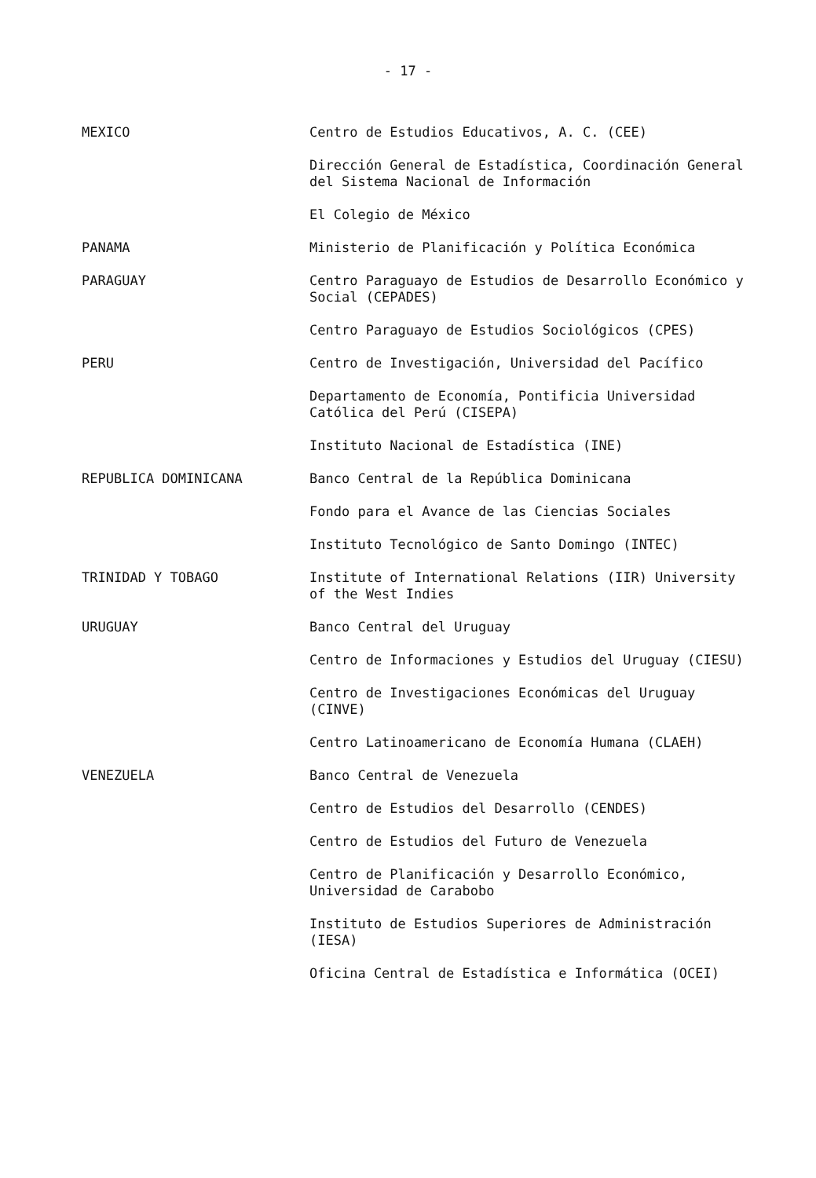- 17 -
MEXICO
Centro de Estudios Educativos, A. C. (CEE)
Dirección General de Estadística, Coordinación General del Sistema Nacional de Información
El Colegio de México
PANAMA
Ministerio de Planificación y Política Económica
PARAGUAY
Centro Paraguayo de Estudios de Desarrollo Económico y Social (CEPADES)
Centro Paraguayo de Estudios Sociológicos (CPES)
PERU
Centro de Investigación, Universidad del Pacífico
Departamento de Economía, Pontificia Universidad Católica del Perú (CISEPA)
Instituto Nacional de Estadística (INE)
REPUBLICA DOMINICANA
Banco Central de la República Dominicana
Fondo para el Avance de las Ciencias Sociales
Instituto Tecnológico de Santo Domingo (INTEC)
TRINIDAD Y TOBAGO
Institute of International Relations (IIR) University of the West Indies
URUGUAY
Banco Central del Uruguay
Centro de Informaciones y Estudios del Uruguay (CIESU)
Centro de Investigaciones Económicas del Uruguay (CINVE)
Centro Latinoamericano de Economía Humana (CLAEH)
VENEZUELA
Banco Central de Venezuela
Centro de Estudios del Desarrollo (CENDES)
Centro de Estudios del Futuro de Venezuela
Centro de Planificación y Desarrollo Económico, Universidad de Carabobo
Instituto de Estudios Superiores de Administración (IESA)
Oficina Central de Estadística e Informática (OCEI)